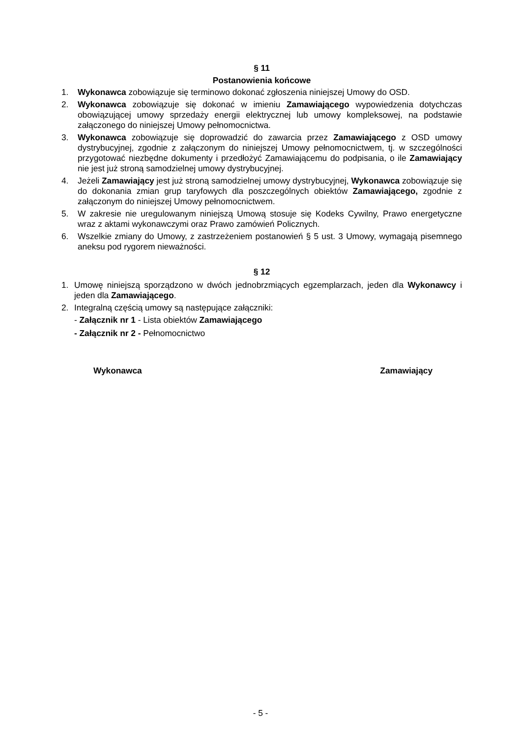§ 11
Postanowienia końcowe
1. Wykonawca zobowiązuje się terminowo dokonać zgłoszenia niniejszej Umowy do OSD.
2. Wykonawca zobowiązuje się dokonać w imieniu Zamawiającego wypowiedzenia dotychczas obowiązującej umowy sprzedaży energii elektrycznej lub umowy kompleksowej, na podstawie załączonego do niniejszej Umowy pełnomocnictwa.
3. Wykonawca zobowiązuje się doprowadzić do zawarcia przez Zamawiającego z OSD umowy dystrybucyjnej, zgodnie z załączonym do niniejszej Umowy pełnomocnictwem, tj. w szczególności przygotować niezbędne dokumenty i przedłożyć Zamawiającemu do podpisania, o ile Zamawiający nie jest już stroną samodzielnej umowy dystrybucyjnej.
4. Jeżeli Zamawiający jest już stroną samodzielnej umowy dystrybucyjnej, Wykonawca zobowiązuje się do dokonania zmian grup taryfowych dla poszczególnych obiektów Zamawiającego, zgodnie z załączonym do niniejszej Umowy pełnomocnictwem.
5. W zakresie nie uregulowanym niniejszą Umową stosuje się Kodeks Cywilny, Prawo energetyczne wraz z aktami wykonawczymi oraz Prawo zamówień Policznych.
6. Wszelkie zmiany do Umowy, z zastrzeżeniem postanowień § 5 ust. 3 Umowy, wymagają pisemnego aneksu pod rygorem nieważności.
§ 12
1. Umowę niniejszą sporządzono w dwóch jednobrzmiących egzemplarzach, jeden dla Wykonawcy i jeden dla Zamawiającego.
2. Integralną częścią umowy są następujące załączniki:
- Załącznik nr 1 - Lista obiektów Zamawiającego
- Załącznik nr 2 - Pełnomocnictwo
Wykonawca Zamawiający
- 5 -